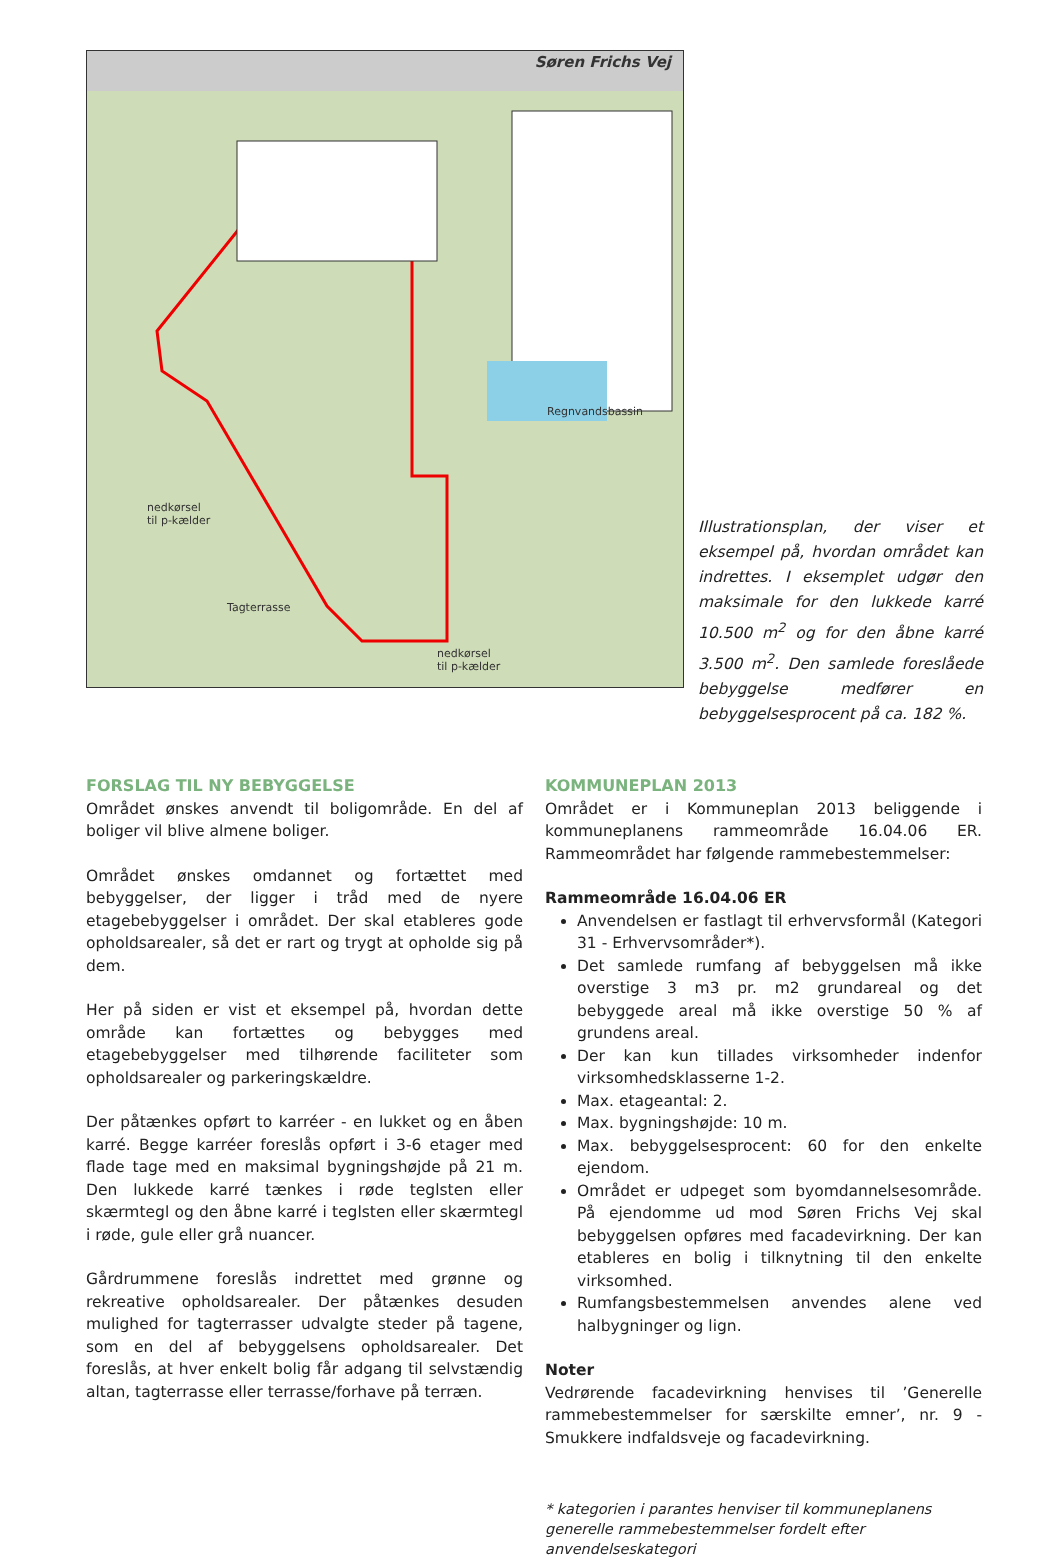Søren Frichs Vej
Regnvandsbassin
nedkørsel
til p-kælder
Tagterrasse
nedkørsel
til p-kælder
Illustrationsplan, der viser et eksempel på, hvordan området kan indrettes. I eksemplet udgør den maksimale for den lukkede karré 10.500 m<sup>2</sup> og for den åbne karré 3.500 m<sup>2</sup>. Den samlede foreslåede bebyggelse medfører en bebyggelsesprocent på ca. 182 %.
FORSLAG TIL NY BEBYGGELSE
Området ønskes anvendt til boligområde. En del af boliger vil blive almene boliger.
Området ønskes omdannet og fortættet med bebyggelser, der ligger i tråd med de nyere etagebebyggelser i området. Der skal etableres gode opholdsarealer, så det er rart og trygt at opholde sig på dem.
Her på siden er vist et eksempel på, hvordan dette område kan fortættes og bebygges med etagebebyggelser med tilhørende faciliteter som opholdsarealer og parkeringskældre.
Der påtænkes opført to karréer - en lukket og en åben karré. Begge karréer foreslås opført i 3-6 etager med flade tage med en maksimal bygningshøjde på 21 m. Den lukkede karré tænkes i røde teglsten eller skærmtegl og den åbne karré i teglsten eller skærmtegl i røde, gule eller grå nuancer.
Gårdrummene foreslås indrettet med grønne og rekreative opholdsarealer. Der påtænkes desuden mulighed for tagterrasser udvalgte steder på tagene, som en del af bebyggelsens opholdsarealer. Det foreslås, at hver enkelt bolig får adgang til selvstændig altan, tagterrasse eller terrasse/forhave på terræn.
KOMMUNEPLAN 2013
Området er i Kommuneplan 2013 beliggende i kommuneplanens rammeområde 16.04.06 ER. Rammeområdet har følgende rammebestemmelser:
Rammeområde 16.04.06 ER
Anvendelsen er fastlagt til erhvervsformål (Kategori 31 - Erhvervsområder*).
Det samlede rumfang af bebyggelsen må ikke overstige 3 m3 pr. m2 grundareal og det bebyggede areal må ikke overstige 50 % af grundens areal.
Der kan kun tillades virksomheder indenfor virksomhedsklasserne 1-2.
Max. etageantal: 2.
Max. bygningshøjde: 10 m.
Max. bebyggelsesprocent: 60 for den enkelte ejendom.
Området er udpeget som byomdannelsesområde. På ejendomme ud mod Søren Frichs Vej skal bebyggelsen opføres med facadevirkning. Der kan etableres en bolig i tilknytning til den enkelte virksomhed.
Rumfangsbestemmelsen anvendes alene ved halbygninger og lign.
Noter
Vedrørende facadevirkning henvises til ’Generelle rammebestemmelser for særskilte emner’, nr. 9 - Smukkere indfaldsveje og facadevirkning.
* kategorien i parantes henviser til kommuneplanens generelle rammebestemmelser fordelt efter anvendelseskategori